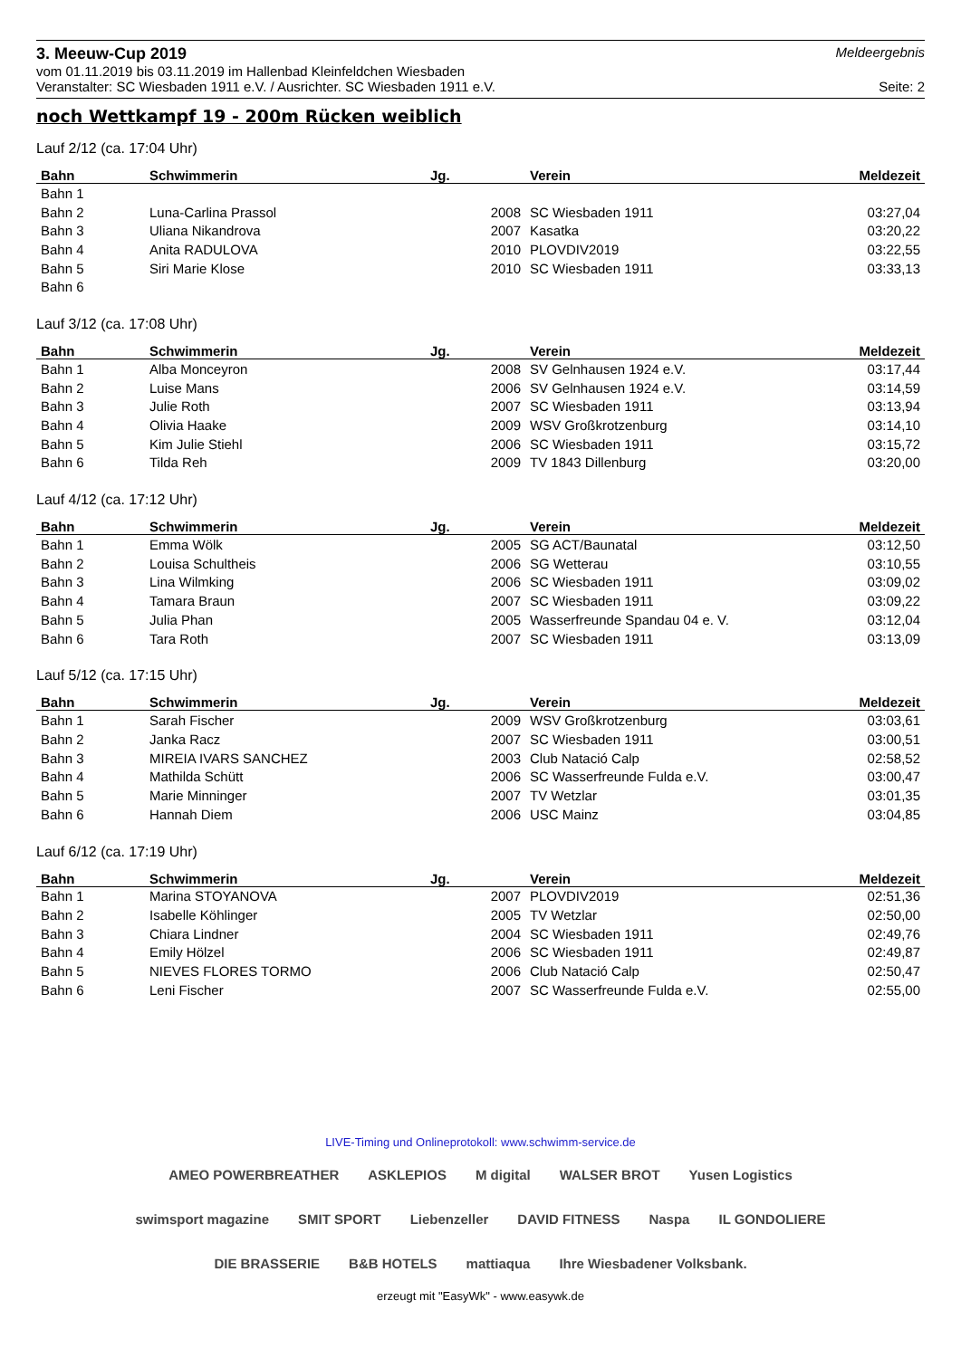3. Meeuw-Cup 2019
Meldeergebnis
vom 01.11.2019 bis 03.11.2019 im Hallenbad Kleinfeldchen Wiesbaden
Veranstalter: SC Wiesbaden 1911 e.V. / Ausrichter. SC Wiesbaden 1911 e.V. Seite: 2
noch Wettkampf 19 - 200m Rücken weiblich
Lauf 2/12 (ca. 17:04 Uhr)
| Bahn | Schwimmerin | Jg. | Verein | Meldezeit |
| --- | --- | --- | --- | --- |
| Bahn 1 | | | | |
| Bahn 2 | Luna-Carlina Prassol | 2008 | SC Wiesbaden 1911 | 03:27,04 |
| Bahn 3 | Uliana Nikandrova | 2007 | Kasatka | 03:20,22 |
| Bahn 4 | Anita RADULOVA | 2010 | PLOVDIV2019 | 03:22,55 |
| Bahn 5 | Siri Marie Klose | 2010 | SC Wiesbaden 1911 | 03:33,13 |
| Bahn 6 | | | | |
Lauf 3/12 (ca. 17:08 Uhr)
| Bahn | Schwimmerin | Jg. | Verein | Meldezeit |
| --- | --- | --- | --- | --- |
| Bahn 1 | Alba Monceyron | 2008 | SV Gelnhausen 1924 e.V. | 03:17,44 |
| Bahn 2 | Luise Mans | 2006 | SV Gelnhausen 1924 e.V. | 03:14,59 |
| Bahn 3 | Julie Roth | 2007 | SC Wiesbaden 1911 | 03:13,94 |
| Bahn 4 | Olivia Haake | 2009 | WSV Großkrotzenburg | 03:14,10 |
| Bahn 5 | Kim Julie Stiehl | 2006 | SC Wiesbaden 1911 | 03:15,72 |
| Bahn 6 | Tilda Reh | 2009 | TV 1843 Dillenburg | 03:20,00 |
Lauf 4/12 (ca. 17:12 Uhr)
| Bahn | Schwimmerin | Jg. | Verein | Meldezeit |
| --- | --- | --- | --- | --- |
| Bahn 1 | Emma Wölk | 2005 | SG ACT/Baunatal | 03:12,50 |
| Bahn 2 | Louisa Schultheis | 2006 | SG Wetterau | 03:10,55 |
| Bahn 3 | Lina Wilmking | 2006 | SC Wiesbaden 1911 | 03:09,02 |
| Bahn 4 | Tamara Braun | 2007 | SC Wiesbaden 1911 | 03:09,22 |
| Bahn 5 | Julia Phan | 2005 | Wasserfreunde Spandau 04 e. V. | 03:12,04 |
| Bahn 6 | Tara Roth | 2007 | SC Wiesbaden 1911 | 03:13,09 |
Lauf 5/12 (ca. 17:15 Uhr)
| Bahn | Schwimmerin | Jg. | Verein | Meldezeit |
| --- | --- | --- | --- | --- |
| Bahn 1 | Sarah Fischer | 2009 | WSV Großkrotzenburg | 03:03,61 |
| Bahn 2 | Janka Racz | 2007 | SC Wiesbaden 1911 | 03:00,51 |
| Bahn 3 | MIREIA IVARS SANCHEZ | 2003 | Club Natació Calp | 02:58,52 |
| Bahn 4 | Mathilda Schütt | 2006 | SC Wasserfreunde Fulda e.V. | 03:00,47 |
| Bahn 5 | Marie Minninger | 2007 | TV Wetzlar | 03:01,35 |
| Bahn 6 | Hannah Diem | 2006 | USC Mainz | 03:04,85 |
Lauf 6/12 (ca. 17:19 Uhr)
| Bahn | Schwimmerin | Jg. | Verein | Meldezeit |
| --- | --- | --- | --- | --- |
| Bahn 1 | Marina STOYANOVA | 2007 | PLOVDIV2019 | 02:51,36 |
| Bahn 2 | Isabelle Köhlinger | 2005 | TV Wetzlar | 02:50,00 |
| Bahn 3 | Chiara Lindner | 2004 | SC Wiesbaden 1911 | 02:49,76 |
| Bahn 4 | Emily Hölzel | 2006 | SC Wiesbaden 1911 | 02:49,87 |
| Bahn 5 | NIEVES FLORES TORMO | 2006 | Club Natació Calp | 02:50,47 |
| Bahn 6 | Leni Fischer | 2007 | SC Wasserfreunde Fulda e.V. | 02:55,00 |
LIVE-Timing und Onlineprotokoll: www.schwimm-service.de
AMEO POWERBREATHER ASKLEPIOS M digital WALSER BROT Yusen Logistics swimsport magazine SMIT SPORT Liebenzeller DAVID FITNESS Naspa IL GONDOLIERE DIE BRASSERIE B&B HOTELS mattiaqua Ihre Wiesbadener Volksbank.
erzeugt mit "EasyWk" - www.easywk.de